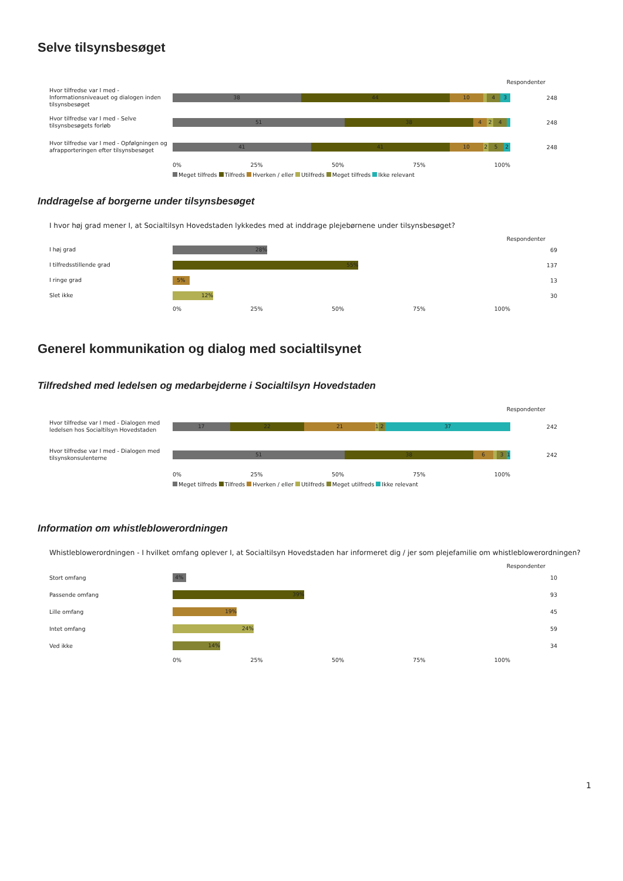Selve tilsynsbesøget
Respondenter
Hvor tilfredse var I med - Informationsniveauet og dialogen inden tilsynsbesøget
38 44 10 4 3
248
Hvor tilfredse var I med - Selve tilsynsbesøgets forløb
51 38 4 2 4
248
Hvor tilfredse var I med - Opfølgningen og afrapporteringen efter tilsynsbesøget
41 41 10 2 5 2
248
0% 25% 50% 75% 100%
Meget tilfreds Tilfreds Hverken / eller Utilfreds Meget tilfreds Ikke relevant
Inddragelse af borgerne under tilsynsbesøget
I hvor høj grad mener I, at Socialtilsyn Hovedstaden lykkedes med at inddrage plejebørnene under tilsynsbesøget?
Respondenter
I høj grad
28%
69
I tilfredsstillende grad
55%
137
I ringe grad
5%
13
Slet ikke
12%
30
0% 25% 50% 75% 100%
Generel kommunikation og dialog med socialtilsynet
Tilfredshed med ledelsen og medarbejderne i Socialtilsyn Hovedstaden
Respondenter
Hvor tilfredse var I med - Dialogen med ledelsen hos Socialtilsyn Hovedstaden
17 22 21 1 2 37
242
Hvor tilfredse var I med - Dialogen med tilsynskonsulenterne
51 38 6 3 1
242
0% 25% 50% 75% 100%
Meget tilfreds Tilfreds Hverken / eller Utilfreds Meget utilfreds Ikke relevant
Information om whistleblowerordningen
Whistleblowerordningen - I hvilket omfang oplever I, at Socialtilsyn Hovedstaden har informeret dig / jer som plejefamilie om whistleblowerordningen?
Respondenter
Stort omfang
4%
10
Passende omfang
39%
93
Lille omfang
19%
45
Intet omfang
24%
59
Ved ikke
14%
34
0% 25% 50% 75% 100%
1